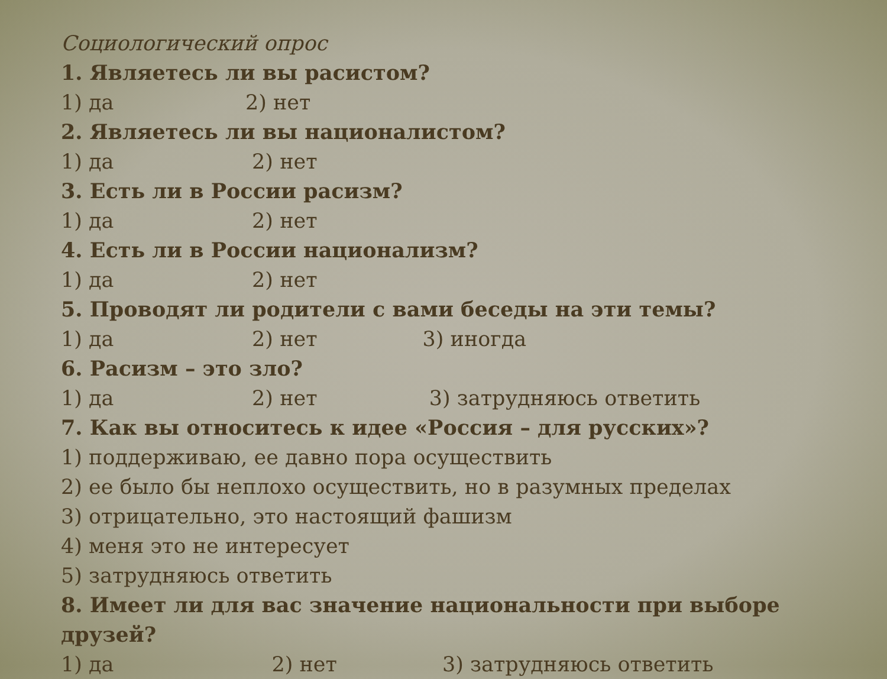Социологический опрос
1. Являетесь ли вы расистом?
1) да 2) нет
2. Являетесь ли вы националистом?
1) да 2) нет
3. Есть ли в России расизм?
1) да 2) нет
4. Есть ли в России национализм?
1) да 2) нет
5. Проводят ли родители с вами беседы на эти темы?
1) да 2) нет 3) иногда
6. Расизм – это зло?
1) да 2) нет 3) затрудняюсь ответить
7. Как вы относитесь к идее «Россия – для русских»?
1) поддерживаю, ее давно пора осуществить
2) ее было бы неплохо осуществить, но в разумных пределах
3) отрицательно, это настоящий фашизм
4) меня это не интересует
5) затрудняюсь ответить
8. Имеет ли для вас значение национальности при выборе
друзей?
1) да 2) нет 3) затрудняюсь ответить